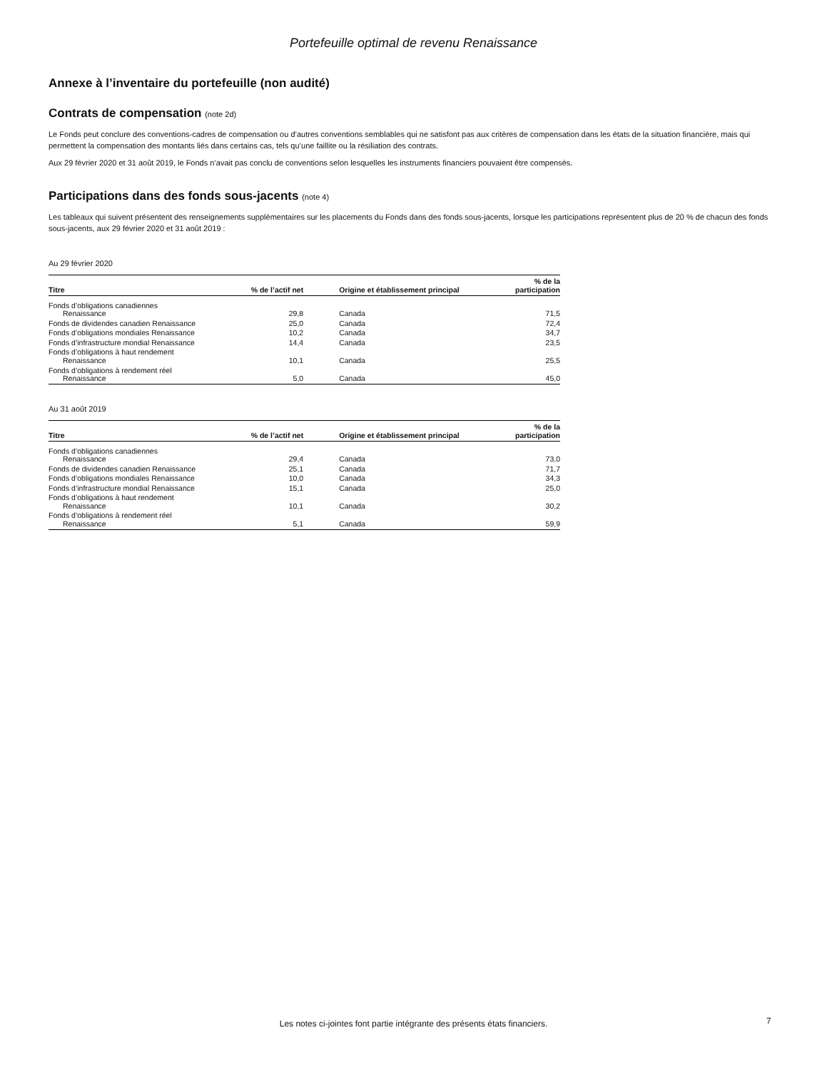Portefeuille optimal de revenu Renaissance
Annexe à l’inventaire du portefeuille (non audité)
Contrats de compensation (note 2d)
Le Fonds peut conclure des conventions-cadres de compensation ou d’autres conventions semblables qui ne satisfont pas aux critères de compensation dans les états de la situation financière, mais qui permettent la compensation des montants liés dans certains cas, tels qu’une faillite ou la résiliation des contrats.
Aux 29 février 2020 et 31 août 2019, le Fonds n’avait pas conclu de conventions selon lesquelles les instruments financiers pouvaient être compensés.
Participations dans des fonds sous-jacents (note 4)
Les tableaux qui suivent présentent des renseignements supplémentaires sur les placements du Fonds dans des fonds sous-jacents, lorsque les participations représentent plus de 20 % de chacun des fonds sous-jacents, aux 29 février 2020 et 31 août 2019 :
Au 29 février 2020
| Titre | % de l’actif net | Origine et établissement principal | % de la participation |
| --- | --- | --- | --- |
| Fonds d’obligations canadiennes Renaissance | 29,8 | Canada | 71,5 |
| Fonds de dividendes canadien Renaissance | 25,0 | Canada | 72,4 |
| Fonds d’obligations mondiales Renaissance | 10,2 | Canada | 34,7 |
| Fonds d’infrastructure mondial Renaissance | 14,4 | Canada | 23,5 |
| Fonds d’obligations à haut rendement Renaissance | 10,1 | Canada | 25,5 |
| Fonds d’obligations à rendement réel Renaissance | 5,0 | Canada | 45,0 |
Au 31 août 2019
| Titre | % de l’actif net | Origine et établissement principal | % de la participation |
| --- | --- | --- | --- |
| Fonds d’obligations canadiennes Renaissance | 29,4 | Canada | 73,0 |
| Fonds de dividendes canadien Renaissance | 25,1 | Canada | 71,7 |
| Fonds d’obligations mondiales Renaissance | 10,0 | Canada | 34,3 |
| Fonds d’infrastructure mondial Renaissance | 15,1 | Canada | 25,0 |
| Fonds d’obligations à haut rendement Renaissance | 10,1 | Canada | 30,2 |
| Fonds d’obligations à rendement réel Renaissance | 5,1 | Canada | 59,9 |
Les notes ci-jointes font partie intégrante des présents états financiers. 7